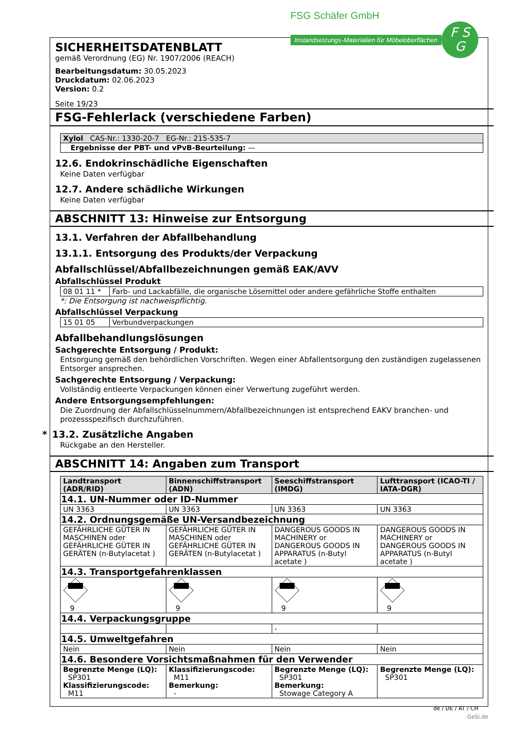SICHERHEITSDATENBLATT
gemäß Verordnung (EG) Nr. 1907/2006 (REACH)
Bearbeitungsdatum: 30.05.2023
Druckdatum: 02.06.2023
Version: 0.2
Seite 19/23
FSG Schäfer GmbH
Instandsetzungs-Materialien für Möbeloberflächen
F S
G
FSG-Fehlerlack (verschiedene Farben)
| Xylol CAS-Nr.: 1330-20-7 EG-Nr.: 215-535-7 |
| --- |
| Ergebnisse der PBT- und vPvB-Beurteilung: — |
12.6. Endokrinschädliche Eigenschaften
Keine Daten verfügbar
12.7. Andere schädliche Wirkungen
Keine Daten verfügbar
ABSCHNITT 13: Hinweise zur Entsorgung
13.1. Verfahren der Abfallbehandlung
13.1.1. Entsorgung des Produkts/der Verpackung
Abfallschlüssel/Abfallbezeichnungen gemäß EAK/AVV
Abfallschlüssel Produkt
| 08 01 11 * | Farb- und Lackabfälle, die organische Lösemittel oder andere gefährliche Stoffe enthalten |
*: Die Entsorgung ist nachweispflichtig.
Abfallschlüssel Verpackung
| 15 01 05 | Verbundverpackungen |
Abfallbehandlungslösungen
Sachgerechte Entsorgung / Produkt:
Entsorgung gemäß den behördlichen Vorschriften. Wegen einer Abfallentsorgung den zuständigen zugelassenen Entsorger ansprechen.
Sachgerechte Entsorgung / Verpackung:
Vollständig entleerte Verpackungen können einer Verwertung zugeführt werden.
Andere Entsorgungsempfehlungen:
Die Zuordnung der Abfallschlüsselnummern/Abfallbezeichnungen ist entsprechend EAKV branchen- und prozessspezifisch durchzuführen.
* 13.2. Zusätzliche Angaben
Rückgabe an den Hersteller.
ABSCHNITT 14: Angaben zum Transport
| Landtransport (ADR/RID) | Binnenschiffstransport (ADN) | Seeschiffstransport (IMDG) | Lufttransport (ICAO-TI / IATA-DGR) |
| --- | --- | --- | --- |
| 14.1. UN-Nummer oder ID-Nummer | | | |
| UN 3363 | UN 3363 | UN 3363 | UN 3363 |
| 14.2. Ordnungsgemäße UN-Versandbezeichnung | | | |
| GEFÄHRLICHE GÜTER IN MASCHINEN oder GEFÄHRLICHE GÜTER IN GERÄTEN (n-Butylacetat ) | GEFÄHRLICHE GÜTER IN MASCHINEN oder GEFÄHRLICHE GÜTER IN GERÄTEN (n-Butylacetat ) | DANGEROUS GOODS IN MACHINERY or DANGEROUS GOODS IN APPARATUS (n-Butyl acetate ) | DANGEROUS GOODS IN MACHINERY or DANGEROUS GOODS IN APPARATUS (n-Butyl acetate ) |
| 14.3. Transportgefahrenklassen | | | |
| 9 | 9 | 9 | 9 |
| 14.4. Verpackungsgruppe | | | |
| | | - | |
| 14.5. Umweltgefahren | | | |
| Nein | Nein | Nein | Nein |
| 14.6. Besondere Vorsichtsmaßnahmen für den Verwender | | | |
| Begrenzte Menge (LQ): SP301 Klassifizierungscode: M11 | Klassifizierungscode: M11 Bemerkung: - | Begrenzte Menge (LQ): SP301 Bemerkung: Stowage Category A | Begrenzte Menge (LQ): SP301 |
de / DE / AT / CH
GeSi.de